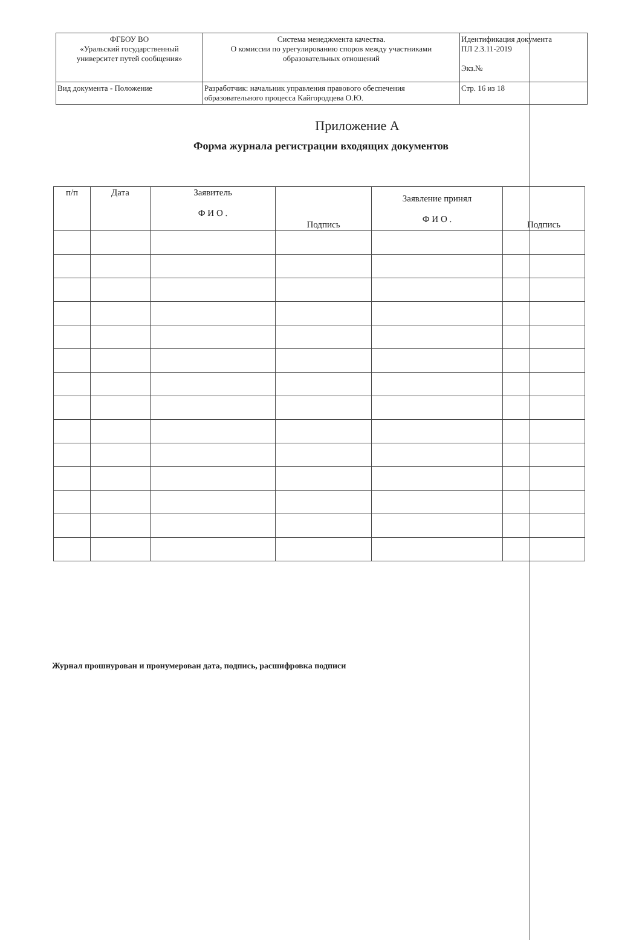| ФГБОУ ВО «Уральский государственный университет путей сообщения» | Система менеджмента качества. О комиссии по урегулированию споров между участниками образовательных отношений | Идентификация документа ПЛ 2.3.11-2019 Экз.№ |
| Вид документа - Положение | Разработчик: начальник управления правового обеспечения образовательного процесса Кайгородцева О.Ю. | Стр. 16 из 18 |
Приложение А
Форма журнала регистрации входящих документов
| п/п | Дата | Заявитель Ф И О . | Подпись | Заявление принял Ф И О . | Подпись |
| --- | --- | --- | --- | --- | --- |
Журнал прошнурован и пронумерован дата, подпись, расшифровка подписи